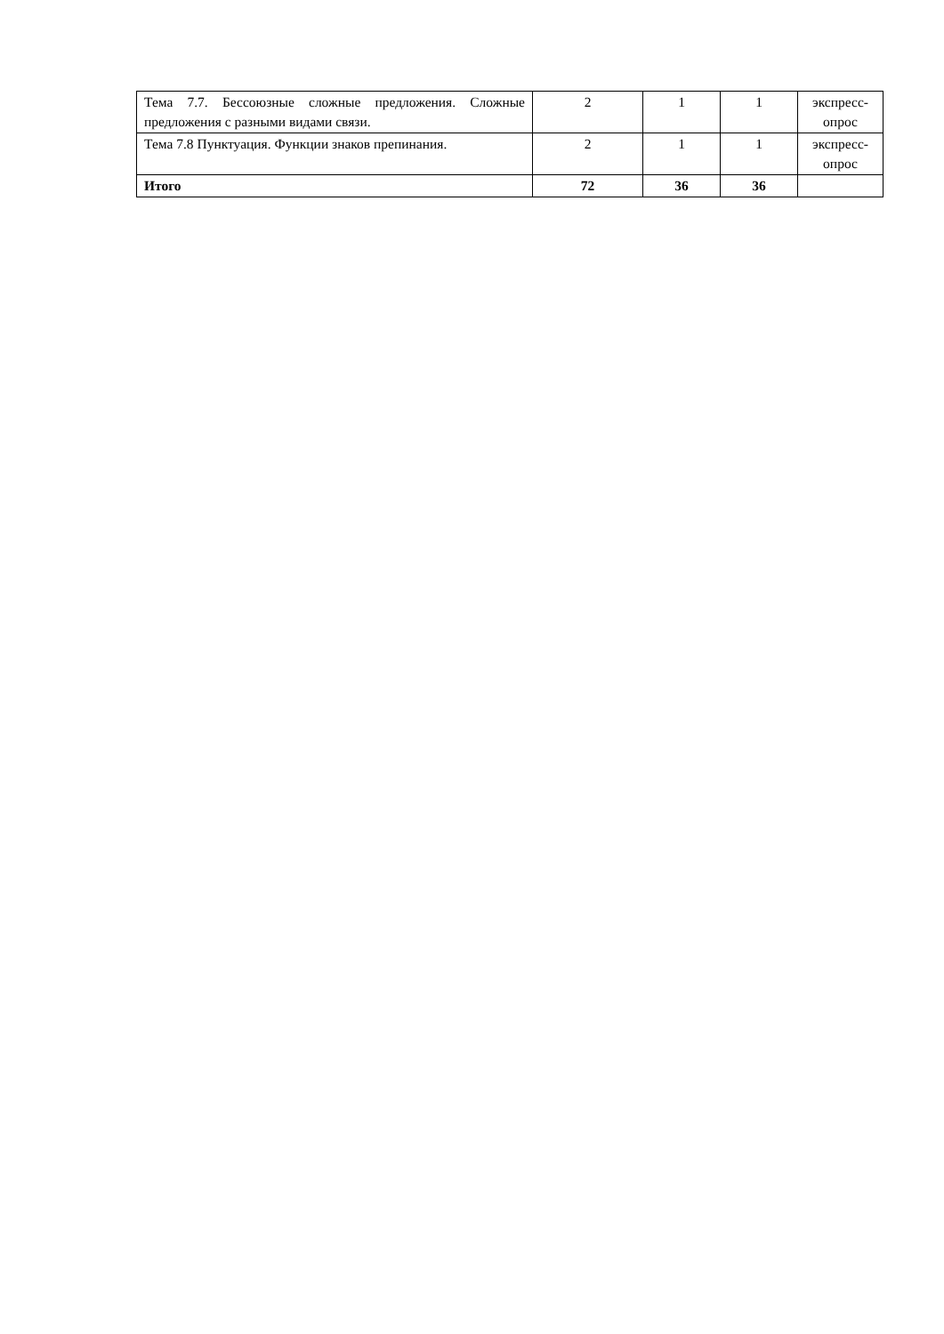| Тема 7.7. Бессоюзные сложные предложения. Сложные предложения с разными видами связи. | 2 | 1 | 1 | экспресс-опрос |
| Тема 7.8 Пунктуация. Функции знаков препинания. | 2 | 1 | 1 | экспресс-опрос |
| Итого | 72 | 36 | 36 | |